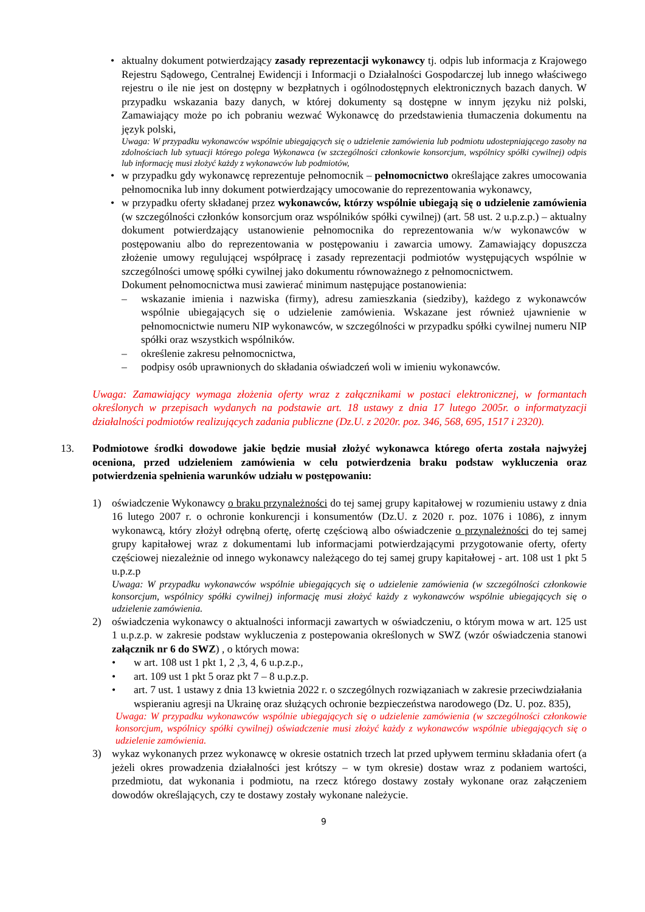• aktualny dokument potwierdzający zasady reprezentacji wykonawcy tj. odpis lub informacja z Krajowego Rejestru Sądowego, Centralnej Ewidencji i Informacji o Działalności Gospodarczej lub innego właściwego rejestru o ile nie jest on dostępny w bezpłatnych i ogólnodostępnych elektronicznych bazach danych. W przypadku wskazania bazy danych, w której dokumenty są dostępne w innym języku niż polski, Zamawiający może po ich pobraniu wezwać Wykonawcę do przedstawienia tłumaczenia dokumentu na język polski,
Uwaga: W przypadku wykonawców wspólnie ubiegających się o udzielenie zamówienia lub podmiotu udostepniającego zasoby na zdolnościach lub sytuacji którego polega Wykonawca (w szczególności członkowie konsorcjum, wspólnicy spółki cywilnej) odpis lub informację musi złożyć każdy z wykonawców lub podmiotów,
• w przypadku gdy wykonawcę reprezentuje pełnomocnik – pełnomocnictwo określające zakres umocowania pełnomocnika lub inny dokument potwierdzający umocowanie do reprezentowania wykonawcy,
• w przypadku oferty składanej przez wykonawców, którzy wspólnie ubiegają się o udzielenie zamówienia (w szczególności członków konsorcjum oraz wspólników spółki cywilnej) (art. 58 ust. 2 u.p.z.p.) – aktualny dokument potwierdzający ustanowienie pełnomocnika do reprezentowania w/w wykonawców w postępowaniu albo do reprezentowania w postępowaniu i zawarcia umowy. Zamawiający dopuszcza złożenie umowy regulującej współpracę i zasady reprezentacji podmiotów występujących wspólnie w szczególności umowę spółki cywilnej jako dokumentu równoważnego z pełnomocnictwem.
Dokument pełnomocnictwa musi zawierać minimum następujące postanowienia:
– wskazanie imienia i nazwiska (firmy), adresu zamieszkania (siedziby), każdego z wykonawców wspólnie ubiegających się o udzielenie zamówienia. Wskazane jest również ujawnienie w pełnomocnictwie numeru NIP wykonawców, w szczególności w przypadku spółki cywilnej numeru NIP spółki oraz wszystkich wspólników.
– określenie zakresu pełnomocnictwa,
– podpisy osób uprawnionych do składania oświadczeń woli w imieniu wykonawców.
Uwaga: Zamawiający wymaga złożenia oferty wraz z załącznikami w postaci elektronicznej, w formantach określonych w przepisach wydanych na podstawie art. 18 ustawy z dnia 17 lutego 2005r. o informatyzacji działalności podmiotów realizujących zadania publiczne (Dz.U. z 2020r. poz. 346, 568, 695, 1517 i 2320).
13. Podmiotowe środki dowodowe jakie będzie musiał złożyć wykonawca którego oferta została najwyżej oceniona, przed udzieleniem zamówienia w celu potwierdzenia braku podstaw wykluczenia oraz potwierdzenia spełnienia warunków udziału w postępowaniu:
1) oświadczenie Wykonawcy o braku przynależności do tej samej grupy kapitałowej w rozumieniu ustawy z dnia 16 lutego 2007 r. o ochronie konkurencji i konsumentów (Dz.U. z 2020 r. poz. 1076 i 1086), z innym wykonawcą, który złożył odrębną ofertę, ofertę częściową albo oświadczenie o przynależności do tej samej grupy kapitałowej wraz z dokumentami lub informacjami potwierdzającymi przygotowanie oferty, oferty częściowej niezależnie od innego wykonawcy należącego do tej samej grupy kapitałowej - art. 108 ust 1 pkt 5 u.p.z.p
Uwaga: W przypadku wykonawców wspólnie ubiegających się o udzielenie zamówienia (w szczególności członkowie konsorcjum, wspólnicy spółki cywilnej) informację musi złożyć każdy z wykonawców wspólnie ubiegających się o udzielenie zamówienia.
2) oświadczenia wykonawcy o aktualności informacji zawartych w oświadczeniu, o którym mowa w art. 125 ust 1 u.p.z.p. w zakresie podstaw wykluczenia z postepowania określonych w SWZ (wzór oświadczenia stanowi załącznik nr 6 do SWZ) , o których mowa:
• w art. 108 ust 1 pkt 1, 2 ,3, 4, 6 u.p.z.p.,
• art. 109 ust 1 pkt 5 oraz pkt 7 – 8 u.p.z.p.
• art. 7 ust. 1 ustawy z dnia 13 kwietnia 2022 r. o szczególnych rozwiązaniach w zakresie przeciwdziałania wspieraniu agresji na Ukrainę oraz służących ochronie bezpieczeństwa narodowego (Dz. U. poz. 835),
Uwaga: W przypadku wykonawców wspólnie ubiegających się o udzielenie zamówienia (w szczególności członkowie konsorcjum, wspólnicy spółki cywilnej) oświadczenie musi złożyć każdy z wykonawców wspólnie ubiegających się o udzielenie zamówienia.
3) wykaz wykonanych przez wykonawcę w okresie ostatnich trzech lat przed upływem terminu składania ofert (a jeżeli okres prowadzenia działalności jest krótszy – w tym okresie) dostaw wraz z podaniem wartości, przedmiotu, dat wykonania i podmiotu, na rzecz którego dostawy zostały wykonane oraz załączeniem dowodów określających, czy te dostawy zostały wykonane należycie.
9